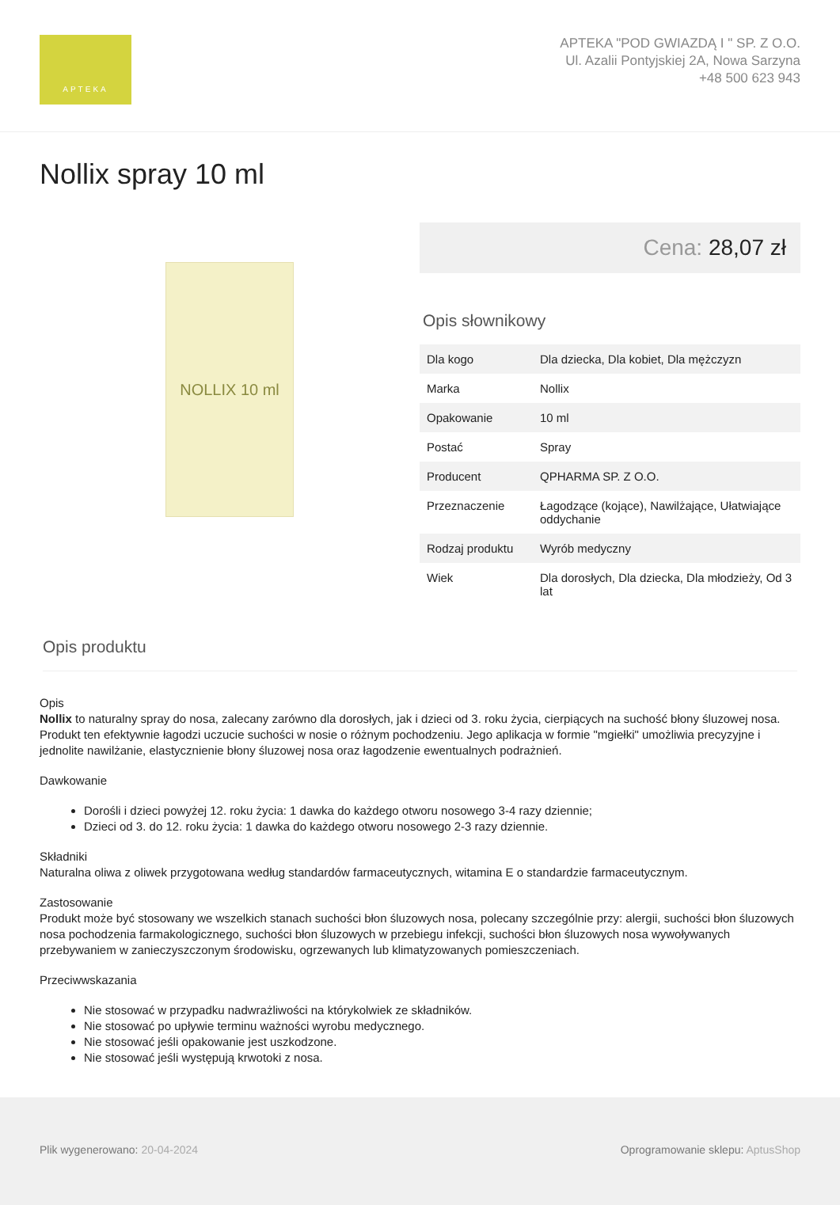APTEKA
APTEKA "POD GWIAZDĄ I " SP. Z O.O.
Ul. Azalii Pontyjskiej 2A, Nowa Sarzyna
+48 500 623 943
Nollix spray 10 ml
NOLLIX 10 ml
Cena: 28,07 zł
Opis słownikowy
| Dla kogo | Dla dziecka, Dla kobiet, Dla mężczyzn |
| Marka | Nollix |
| Opakowanie | 10 ml |
| Postać | Spray |
| Producent | QPHARMA SP. Z O.O. |
| Przeznaczenie | Łagodzące (kojące), Nawilżające, Ułatwiające oddychanie |
| Rodzaj produktu | Wyrób medyczny |
| Wiek | Dla dorosłych, Dla dziecka, Dla młodzieży, Od 3 lat |
Opis produktu
Opis
Nollix to naturalny spray do nosa, zalecany zarówno dla dorosłych, jak i dzieci od 3. roku życia, cierpiących na suchość błony śluzowej nosa. Produkt ten efektywnie łagodzi uczucie suchości w nosie o różnym pochodzeniu. Jego aplikacja w formie "mgiełki" umożliwia precyzyjne i jednolite nawilżanie, elastycznienie błony śluzowej nosa oraz łagodzenie ewentualnych podrażnień.
Dawkowanie
Dorośli i dzieci powyżej 12. roku życia: 1 dawka do każdego otworu nosowego 3-4 razy dziennie;
Dzieci od 3. do 12. roku życia: 1 dawka do każdego otworu nosowego 2-3 razy dziennie.
Składniki
Naturalna oliwa z oliwek przygotowana według standardów farmaceutycznych, witamina E o standardzie farmaceutycznym.
Zastosowanie
Produkt może być stosowany we wszelkich stanach suchości błon śluzowych nosa, polecany szczególnie przy: alergii, suchości błon śluzowych nosa pochodzenia farmakologicznego, suchości błon śluzowych w przebiegu infekcji, suchości błon śluzowych nosa wywoływanych przebywaniem w zanieczyszczonym środowisku, ogrzewanych lub klimatyzowanych pomieszczeniach.
Przeciwwskazania
Nie stosować w przypadku nadwrażliwości na którykolwiek ze składników.
Nie stosować po upływie terminu ważności wyrobu medycznego.
Nie stosować jeśli opakowanie jest uszkodzone.
Nie stosować jeśli występują krwotoki z nosa.
Plik wygenerowano: 20-04-2024 Oprogramowanie sklepu: AptusShop